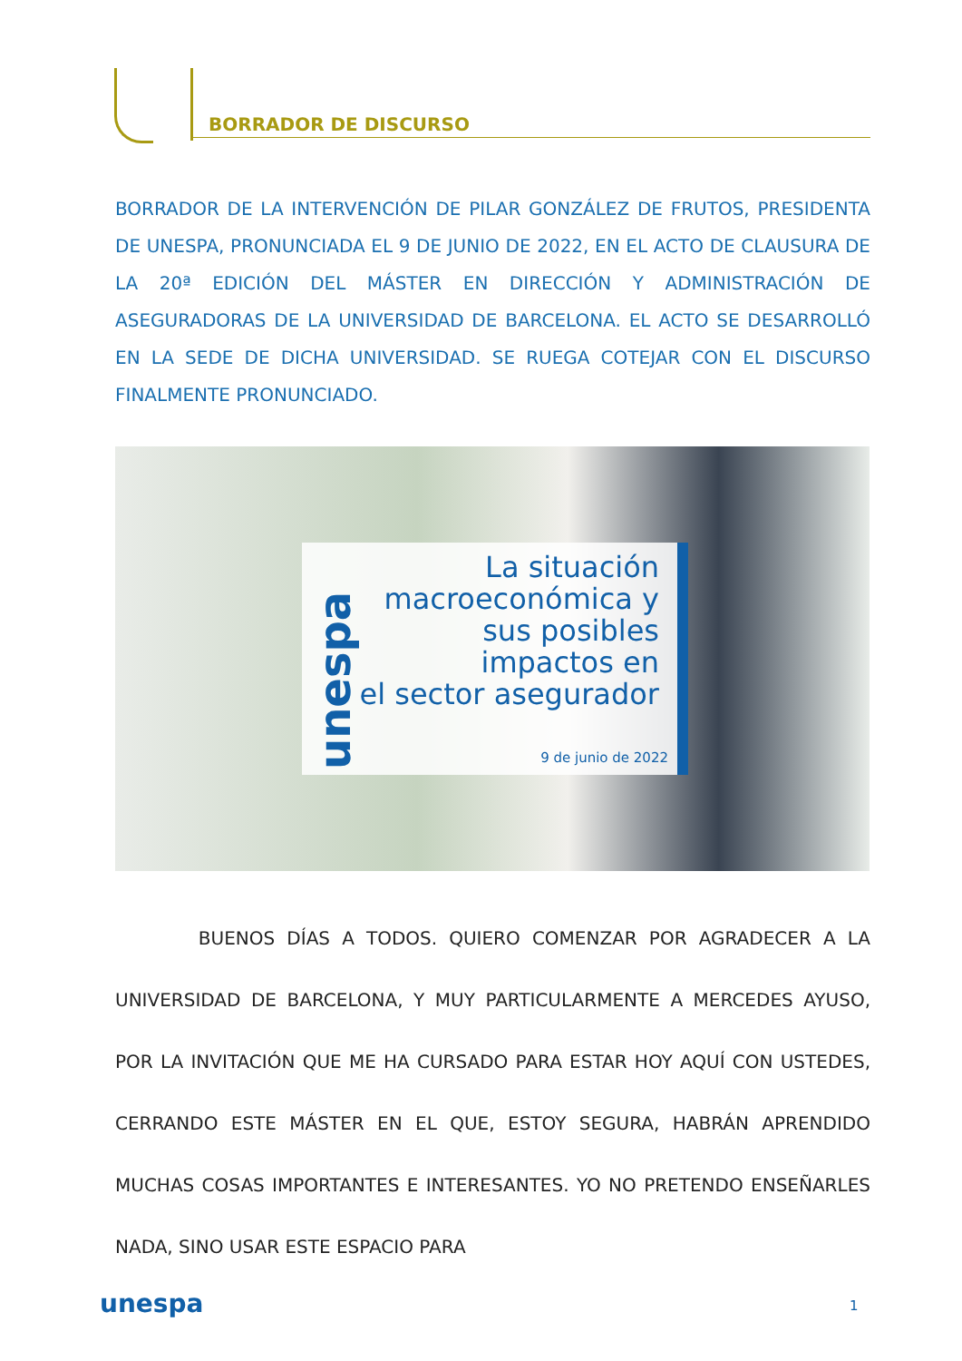BORRADOR DE DISCURSO
BORRADOR DE LA INTERVENCIÓN DE PILAR GONZÁLEZ DE FRUTOS, PRESIDENTA DE UNESPA, PRONUNCIADA EL 9 DE JUNIO DE 2022, EN EL ACTO DE CLAUSURA DE LA 20ª EDICIÓN DEL MÁSTER EN DIRECCIÓN Y ADMINISTRACIÓN DE ASEGURADORAS DE LA UNIVERSIDAD DE BARCELONA. EL ACTO SE DESARROLLÓ EN LA SEDE DE DICHA UNIVERSIDAD. SE RUEGA COTEJAR CON EL DISCURSO FINALMENTE PRONUNCIADO.
unespa
La situación
macroeconómica y
sus posibles
impactos en
el sector asegurador
9 de junio de 2022
BUENOS DÍAS A TODOS. QUIERO COMENZAR POR AGRADECER A LA UNIVERSIDAD DE BARCELONA, Y MUY PARTICULARMENTE A MERCEDES AYUSO, POR LA INVITACIÓN QUE ME HA CURSADO PARA ESTAR HOY AQUÍ CON USTEDES, CERRANDO ESTE MÁSTER EN EL QUE, ESTOY SEGURA, HABRÁN APRENDIDO MUCHAS COSAS IMPORTANTES E INTERESANTES. YO NO PRETENDO ENSEÑARLES NADA, SINO USAR ESTE ESPACIO PARA
unespa 1